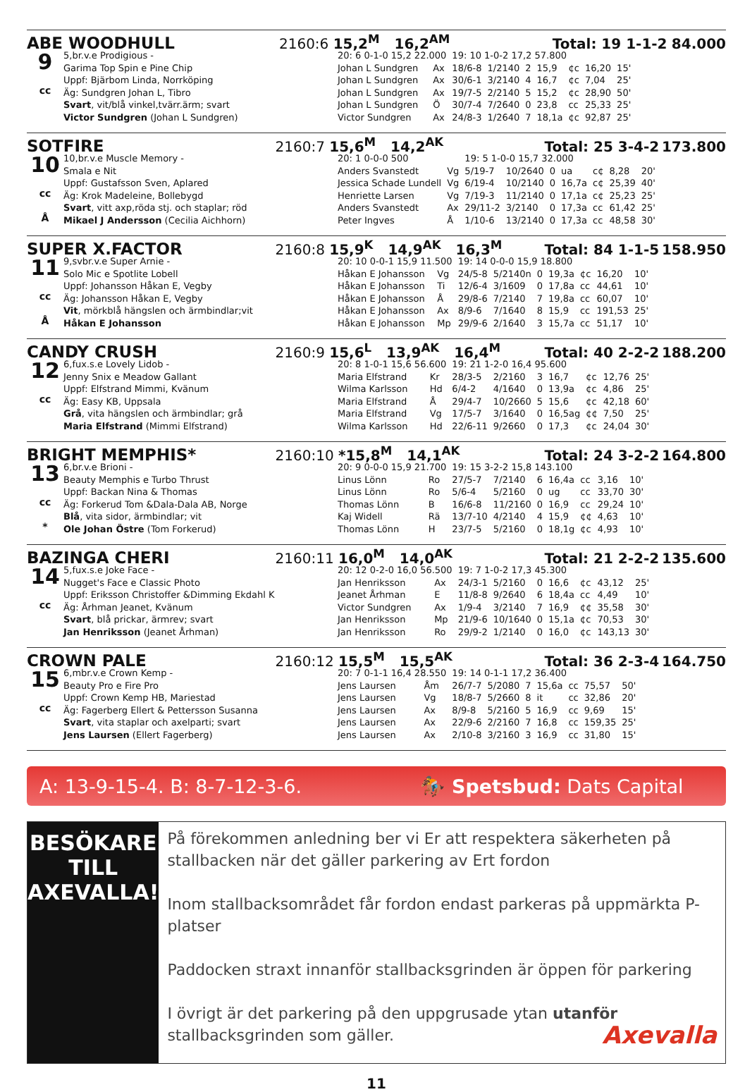ABE WOODHULL 2160:6 15,2<sup>M</sup> 16,2<sup>AM</sup> Total: 19 1-1-2 84.000
9
cc
5,br.v.e Prodigious -
Garima Top Spin e Pine Chip
Uppf: Bjärbom Linda, Norrköping
Äg: Sundgren Johan L, Tibro
Svart, vit/blå vinkel,tvärr.ärm; svart
Victor Sundgren (Johan L Sundgren)
| 20: 6 0-1-0 15,2 22.000 | | 19: 10 1-0-2 17,2 57.800 | | | | | | |
| Johan L Sundgren | Ax | 18/6-8 | 1/2140 | 2 | 15,9 | ¢c | 16,20 | 15' |
| Johan L Sundgren | Ax | 30/6-1 | 3/2140 | 4 | 16,7 | ¢c | 7,04 | 25' |
| Johan L Sundgren | Ax | 19/7-5 | 2/2140 | 5 | 15,2 | ¢c | 28,90 | 50' |
| Johan L Sundgren | Ö | 30/7-4 | 7/2640 | 0 | 23,8 | cc | 25,33 | 25' |
| Victor Sundgren | Ax | 24/8-3 | 1/2640 | 7 | 18,1a | ¢c | 92,87 | 25' |
SOTFIRE 2160:7 15,6<sup>M</sup> 14,2<sup>AK</sup> Total: 25 3-4-2 173.800
10
cc
Å
10,br.v.e Muscle Memory -
Smala e Nit
Uppf: Gustafsson Sven, Aplared
Äg: Krok Madeleine, Bollebygd
Svart, vitt axp,röda stj. och staplar; röd
Mikael J Andersson (Cecilia Aichhorn)
| 20: 1 0-0-0 500 | | 19: 5 1-0-0 15,7 32.000 | | | | | | |
| Anders Svanstedt | Vg | 5/19-7 | 10/2640 | 0 | ua | c¢ | 8,28 | 20' |
| Jessica Schade Lundell | Vg | 6/19-4 | 10/2140 | 0 | 16,7a | c¢ | 25,39 | 40' |
| Henriette Larsen | Vg | 7/19-3 | 11/2140 | 0 | 17,1a | c¢ | 25,23 | 25' |
| Anders Svanstedt | Ax | 29/11-2 | 3/2140 | 0 | 17,3a | cc | 61,42 | 25' |
| Peter Ingves | Å | 1/10-6 | 13/2140 | 0 | 17,3a | cc | 48,58 | 30' |
SUPER X.FACTOR 2160:8 15,9<sup>K</sup> 14,9<sup>AK</sup> 16,3<sup>M</sup> Total: 84 1-1-5 158.950
11
cc
Å
9,svbr.v.e Super Arnie -
Solo Mic e Spotlite Lobell
Uppf: Johansson Håkan E, Vegby
Äg: Johansson Håkan E, Vegby
Vit, mörkblå hängslen och ärmbindlar;vit
Håkan E Johansson
| 20: 10 0-0-1 15,9 11.500 | | 19: 14 0-0-0 15,9 18.800 | | | | | | |
| Håkan E Johansson | Vg | 24/5-8 | 5/2140n | 0 | 19,3a | ¢c | 16,20 | 10' |
| Håkan E Johansson | Ti | 12/6-4 | 3/1609 | 0 | 17,8a | cc | 44,61 | 10' |
| Håkan E Johansson | Å | 29/8-6 | 7/2140 | 7 | 19,8a | cc | 60,07 | 10' |
| Håkan E Johansson | Ax | 8/9-6 | 7/1640 | 8 | 15,9 | cc | 191,53 | 25' |
| Håkan E Johansson | Mp | 29/9-6 | 2/1640 | 3 | 15,7a | cc | 51,17 | 10' |
CANDY CRUSH 2160:9 15,6<sup>L</sup> 13,9<sup>AK</sup> 16,4<sup>M</sup> Total: 40 2-2-2 188.200
12
cc
6,fux.s.e Lovely Lidob -
Jenny Snix e Meadow Gallant
Uppf: Elfstrand Mimmi, Kvänum
Äg: Easy KB, Uppsala
Grå, vita hängslen och ärmbindlar; grå
Maria Elfstrand (Mimmi Elfstrand)
| 20: 8 1-0-1 15,6 56.600 | | 19: 21 1-2-0 16,4 95.600 | | | | | | |
| Maria Elfstrand | Kr | 28/3-5 | 2/2160 | 3 | 16,7 | ¢c | 12,76 | 25' |
| Wilma Karlsson | Hd | 6/4-2 | 4/1640 | 0 | 13,9a | ¢c | 4,86 | 25' |
| Maria Elfstrand | Å | 29/4-7 | 10/2660 | 5 | 15,6 | ¢c | 42,18 | 60' |
| Maria Elfstrand | Vg | 17/5-7 | 3/1640 | 0 | 16,5ag | ¢¢ | 7,50 | 25' |
| Wilma Karlsson | Hd | 22/6-11 | 9/2660 | 0 | 17,3 | ¢c | 24,04 | 30' |
BRIGHT MEMPHIS* 2160:10 *15,8<sup>M</sup> 14,1<sup>AK</sup> Total: 24 3-2-2 164.800
13
cc
*
6,br.v.e Brioni -
Beauty Memphis e Turbo Thrust
Uppf: Backan Nina & Thomas
Äg: Forkerud Tom &Dala-Dala AB, Norge
Blå, vita sidor, ärmbindlar; vit
Ole Johan Östre (Tom Forkerud)
| 20: 9 0-0-0 15,9 21.700 | | 19: 15 3-2-2 15,8 143.100 | | | | | | |
| Linus Lönn | Ro | 27/5-7 | 7/2140 | 6 | 16,4a | cc | 3,16 | 10' |
| Linus Lönn | Ro | 5/6-4 | 5/2160 | 0 | ug | cc | 33,70 | 30' |
| Thomas Lönn | B | 16/6-8 | 11/2160 | 0 | 16,9 | cc | 29,24 | 10' |
| Kaj Widell | Rä | 13/7-10 | 4/2140 | 4 | 15,9 | ¢¢ | 4,63 | 10' |
| Thomas Lönn | H | 23/7-5 | 5/2160 | 0 | 18,1g | ¢c | 4,93 | 10' |
BAZINGA CHERI 2160:11 16,0<sup>M</sup> 14,0<sup>AK</sup> Total: 21 2-2-2 135.600
14
cc
5,fux.s.e Joke Face -
Nugget's Face e Classic Photo
Uppf: Eriksson Christoffer &Dimming Ekdahl K
Äg: Århman Jeanet, Kvänum
Svart, blå prickar, ärmrev; svart
Jan Henriksson (Jeanet Århman)
| 20: 12 0-2-0 16,0 56.500 | | 19: 7 1-0-2 17,3 45.300 | | | | | | |
| Jan Henriksson | Ax | 24/3-1 | 5/2160 | 0 | 16,6 | ¢c | 43,12 | 25' |
| Jeanet Århman | E | 11/8-8 | 9/2640 | 6 | 18,4a | cc | 4,49 | 10' |
| Victor Sundgren | Ax | 1/9-4 | 3/2140 | 7 | 16,9 | ¢¢ | 35,58 | 30' |
| Jan Henriksson | Mp | 21/9-6 | 10/1640 | 0 | 15,1a | ¢c | 70,53 | 30' |
| Jan Henriksson | Ro | 29/9-2 | 1/2140 | 0 | 16,0 | ¢c | 143,13 | 30' |
CROWN PALE 2160:12 15,5<sup>M</sup> 15,5<sup>AK</sup> Total: 36 2-3-4 164.750
15
cc
6,mbr.v.e Crown Kemp -
Beauty Pro e Fire Pro
Uppf: Crown Kemp HB, Mariestad
Äg: Fagerberg Ellert & Pettersson Susanna
Svart, vita staplar och axelparti; svart
Jens Laursen (Ellert Fagerberg)
| 20: 7 0-1-1 16,4 28.550 | | 19: 14 0-1-1 17,2 36.400 | | | | | | |
| Jens Laursen | Åm | 26/7-7 | 5/2080 | 7 | 15,6a | cc | 75,57 | 50' |
| Jens Laursen | Vg | 18/8-7 | 5/2660 | 8 | it | cc | 32,86 | 20' |
| Jens Laursen | Ax | 8/9-8 | 5/2160 | 5 | 16,9 | cc | 9,69 | 15' |
| Jens Laursen | Ax | 22/9-6 | 2/2160 | 7 | 16,8 | cc | 159,35 | 25' |
| Jens Laursen | Ax | 2/10-8 | 3/2160 | 3 | 16,9 | cc | 31,80 | 15' |
A: 13-9-15-4. B: 8-7-12-3-6. 🏇 Spetsbud: Dats Capital
BESÖKARE
TILL AXEVALLA!
På förekommen anledning ber vi Er att respektera säkerheten på stallbacken när det gäller parkering av Ert fordon
Inom stallbacksområdet får fordon endast parkeras på uppmärkta P-platser
Paddocken straxt innanför stallbacksgrinden är öppen för parkering
I övrigt är det parkering på den uppgrusade ytan utanför stallbacksgrinden som gäller. Axevalla
11